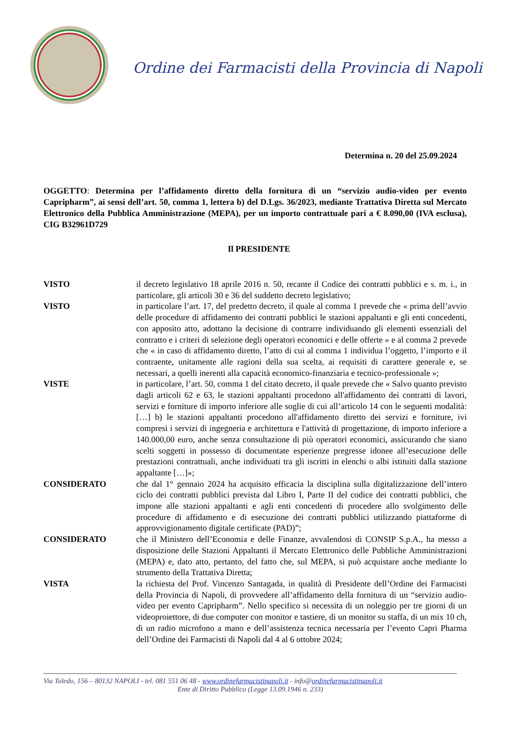Ordine dei Farmacisti della Provincia di Napoli
Determina n. 20 del 25.09.2024
OGGETTO: Determina per l’affidamento diretto della fornitura di un “servizio audio-video per evento Capripharm”, ai sensi dell’art. 50, comma 1, lettera b) del D.Lgs. 36/2023, mediante Trattativa Diretta sul Mercato Elettronico della Pubblica Amministrazione (MEPA), per un importo contrattuale pari a € 8.090,00 (IVA esclusa), CIG B32961D729
Il PRESIDENTE
VISTO il decreto legislativo 18 aprile 2016 n. 50, recante il Codice dei contratti pubblici e s. m. i., in particolare, gli articoli 30 e 36 del suddetto decreto legislativo;
VISTO in particolare l’art. 17, del predetto decreto, il quale al comma 1 prevede che « prima dell’avvio delle procedure di affidamento dei contratti pubblici le stazioni appaltanti e gli enti concedenti, con apposito atto, adottano la decisione di contrarre individuando gli elementi essenziali del contratto e i criteri di selezione degli operatori economici e delle offerte » e al comma 2 prevede che « in caso di affidamento diretto, l’atto di cui al comma 1 individua l’oggetto, l’importo e il contraente, unitamente alle ragioni della sua scelta, ai requisiti di carattere generale e, se necessari, a quelli inerenti alla capacità economico-finanziaria e tecnico-professionale »;
VISTE in particolare, l’art. 50, comma 1 del citato decreto, il quale prevede che « Salvo quanto previsto dagli articoli 62 e 63, le stazioni appaltanti procedono all'affidamento dei contratti di lavori, servizi e forniture di importo inferiore alle soglie di cui all’articolo 14 con le seguenti modalità: […] b) le stazioni appaltanti procedono all'affidamento diretto dei servizi e forniture, ivi compresi i servizi di ingegneria e architettura e l'attività di progettazione, di importo inferiore a 140.000,00 euro, anche senza consultazione di più operatori economici, assicurando che siano scelti soggetti in possesso di documentate esperienze pregresse idonee all’esecuzione delle prestazioni contrattuali, anche individuati tra gli iscritti in elenchi o albi istituiti dalla stazione appaltante […]»;
CONSIDERATO che dal 1° gennaio 2024 ha acquisito efficacia la disciplina sulla digitalizzazione dell’intero ciclo dei contratti pubblici prevista dal Libro I, Parte II del codice dei contratti pubblici, che impone alle stazioni appaltanti e agli enti concedenti di procedere allo svolgimento delle procedure di affidamento e di esecuzione dei contratti pubblici utilizzando piattaforme di approvvigionamento digitale certificate (PAD)”;
CONSIDERATO che il Ministero dell’Economia e delle Finanze, avvalendosi di CONSIP S.p.A., ha messo a disposizione delle Stazioni Appaltanti il Mercato Elettronico delle Pubbliche Amministrazioni (MEPA) e, dato atto, pertanto, del fatto che, sul MEPA, si può acquistare anche mediante lo strumento della Trattativa Diretta;
VISTA la richiesta del Prof. Vincenzo Santagada, in qualità di Presidente dell’Ordine dei Farmacisti della Provincia di Napoli, di provvedere all’affidamento della fornitura di un “servizio audio-video per evento Capripharm”. Nello specifico si necessita di un noleggio per tre giorni di un videoproiettore, di due computer con monitor e tastiere, di un monitor su staffa, di un mix 10 ch, di un radio microfono a mano e dell’assistenza tecnica necessaria per l’evento Capri Pharma dell’Ordine dei Farmacisti di Napoli dal 4 al 6 ottobre 2024;
Via Toledo, 156 – 80132 NAPOLI - tel. 081 551 06 48 - www.ordinefarmacistinapoli.it - info@ordinefarmacistinapoli.it
Ente di Diritto Pubblico (Legge 13.09.1946 n. 233)